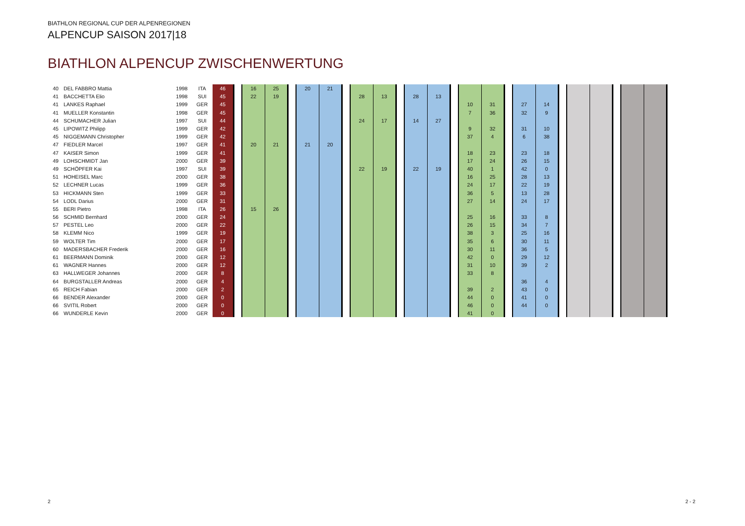BIATHLON REGIONAL CUP DER ALPENREGIONEN
ALPENCUP SAISON 2017|18
BIATHLON ALPENCUP ZWISCHENWERTUNG
| 40 | DEL FABBRO Mattia | 1998 | ITA | 46 | | 16 | 25 | | 20 | 21 | | | | | | | | | | | | | | | | | | |
| 41 | BACCHETTA Elio | 1998 | SUI | 45 | | 22 | 19 | | | | | 28 | 13 | | 28 | 13 | | | | | | | | | | | | |
| 41 | LANKES Raphael | 1999 | GER | 45 | | | | | | | | | | | | | | 10 | 31 | | 27 | 14 | | | | | | |
| 41 | MUELLER Konstantin | 1998 | GER | 45 | | | | | | | | | | | | | | 7 | 36 | | 32 | 9 | | | | | | |
| 44 | SCHUMACHER Julian | 1997 | SUI | 44 | | | | | | | | 24 | 17 | | 14 | 27 | | | | | | | | | | | | |
| 45 | LIPOWITZ Philipp | 1999 | GER | 42 | | | | | | | | | | | | | | 9 | 32 | | 31 | 10 | | | | | | |
| 45 | NIGGEMANN Christopher | 1999 | GER | 42 | | | | | | | | | | | | | | 37 | 4 | | 6 | 38 | | | | | | |
| 47 | FIEDLER Marcel | 1997 | GER | 41 | | 20 | 21 | | 21 | 20 | | | | | | | | | | | | | | | | | | |
| 47 | KAISER Simon | 1999 | GER | 41 | | | | | | | | | | | | | | 18 | 23 | | 23 | 18 | | | | | | |
| 49 | LOHSCHMIDT Jan | 2000 | GER | 39 | | | | | | | | | | | | | | 17 | 24 | | 26 | 15 | | | | | | |
| 49 | SCHÖPFER Kai | 1997 | SUI | 39 | | | | | | | | 22 | 19 | | 22 | 19 | | 40 | 1 | | 42 | 0 | | | | | | |
| 51 | HOHEISEL Marc | 2000 | GER | 38 | | | | | | | | | | | | | | 16 | 25 | | 28 | 13 | | | | | | |
| 52 | LECHNER Lucas | 1999 | GER | 36 | | | | | | | | | | | | | | 24 | 17 | | 22 | 19 | | | | | | |
| 53 | HICKMANN Sten | 1999 | GER | 33 | | | | | | | | | | | | | | 36 | 5 | | 13 | 28 | | | | | | |
| 54 | LODL Darius | 2000 | GER | 31 | | | | | | | | | | | | | | 27 | 14 | | 24 | 17 | | | | | | |
| 55 | BERI Pietro | 1998 | ITA | 26 | | 15 | 26 | | | | | | | | | | | | | | | | | | | | | |
| 56 | SCHMID Bernhard | 2000 | GER | 24 | | | | | | | | | | | | | | 25 | 16 | | 33 | 8 | | | | | | |
| 57 | PESTEL Leo | 2000 | GER | 22 | | | | | | | | | | | | | | 26 | 15 | | 34 | 7 | | | | | | |
| 58 | KLEMM Nico | 1999 | GER | 19 | | | | | | | | | | | | | | 38 | 3 | | 25 | 16 | | | | | | |
| 59 | WOLTER Tim | 2000 | GER | 17 | | | | | | | | | | | | | | 35 | 6 | | 30 | 11 | | | | | | |
| 60 | MADERSBACHER Frederik | 2000 | GER | 16 | | | | | | | | | | | | | | 30 | 11 | | 36 | 5 | | | | | | |
| 61 | BEERMANN Dominik | 2000 | GER | 12 | | | | | | | | | | | | | | 42 | 0 | | 29 | 12 | | | | | | |
| 61 | WAGNER Hannes | 2000 | GER | 12 | | | | | | | | | | | | | | 31 | 10 | | 39 | 2 | | | | | | |
| 63 | HALLWEGER Johannes | 2000 | GER | 8 | | | | | | | | | | | | | | 33 | 8 | | | | | | | | | |
| 64 | BURGSTALLER Andreas | 2000 | GER | 4 | | | | | | | | | | | | | | | | | 36 | 4 | | | | | | |
| 65 | REICH Fabian | 2000 | GER | 2 | | | | | | | | | | | | | | 39 | 2 | | 43 | 0 | | | | | | |
| 66 | BENDER Alexander | 2000 | GER | 0 | | | | | | | | | | | | | | 44 | 0 | | 41 | 0 | | | | | | |
| 66 | SVITIL Robert | 2000 | GER | 0 | | | | | | | | | | | | | | 46 | 0 | | 44 | 0 | | | | | | |
| 66 | WUNDERLE Kevin | 2000 | GER | 0 | | | | | | | | | | | | | | 41 | 0 | | | | | | | | | |
2 2 - 2